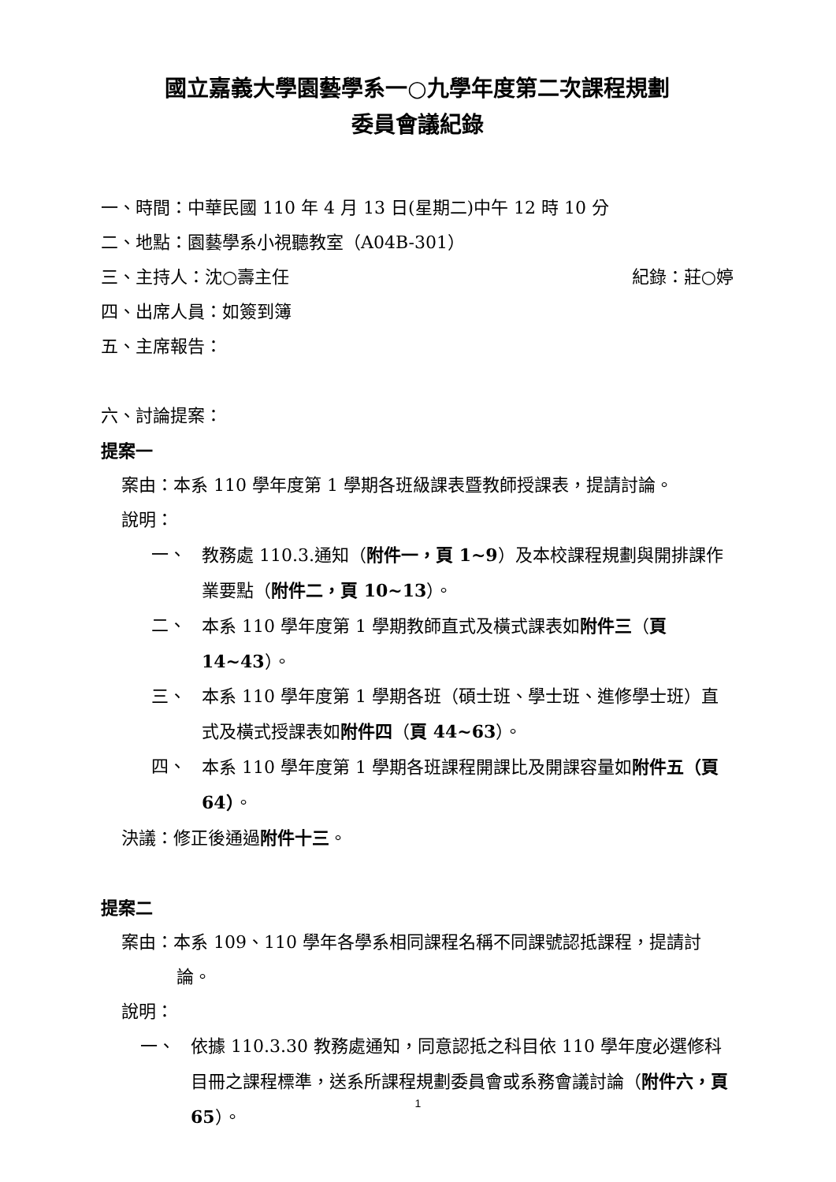國立嘉義大學園藝學系一○九學年度第二次課程規劃
委員會議紀錄
一、時間：中華民國 110 年 4 月 13 日(星期二)中午 12 時 10 分
二、地點：園藝學系小視聽教室（A04B-301）
三、主持人：沈○壽主任 紀錄：莊○婷
四、出席人員：如簽到簿
五、主席報告：
六、討論提案：
提案一
案由：本系 110 學年度第 1 學期各班級課表暨教師授課表，提請討論。
說明：
一、 教務處 110.3.通知（附件一，頁 1~9）及本校課程規劃與開排課作業要點（附件二，頁 10~13）。
二、 本系 110 學年度第 1 學期教師直式及橫式課表如附件三（頁 14~43）。
三、 本系 110 學年度第 1 學期各班（碩士班、學士班、進修學士班）直式及橫式授課表如附件四（頁 44~63）。
四、 本系 110 學年度第 1 學期各班課程開課比及開課容量如附件五（頁 64）。
決議：修正後通過附件十三。
提案二
案由：本系 109、110 學年各學系相同課程名稱不同課號認抵課程，提請討論。
說明：
一、 依據 110.3.30 教務處通知，同意認抵之科目依 110 學年度必選修科目冊之課程標準，送系所課程規劃委員會或系務會議討論（附件六，頁 65）。
1